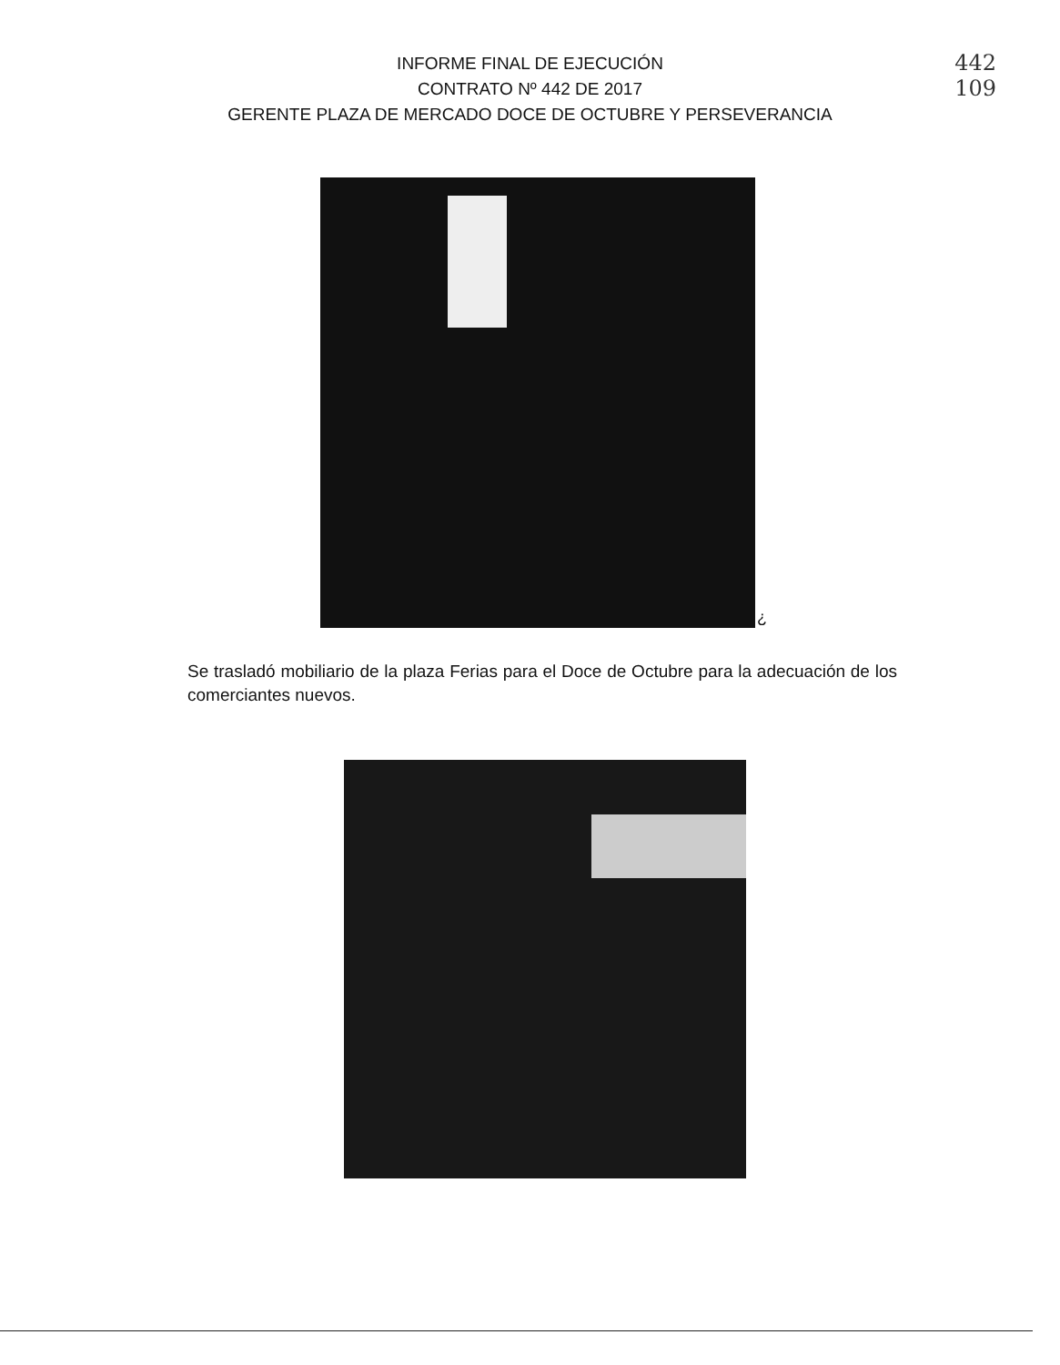INFORME FINAL DE EJECUCIÓN
CONTRATO Nº 442 DE 2017
GERENTE PLAZA DE MERCADO DOCE DE OCTUBRE Y PERSEVERANCIA
442
109
¿
Se trasladó mobiliario de la plaza Ferias para el Doce de Octubre para la adecuación de los comerciantes nuevos.